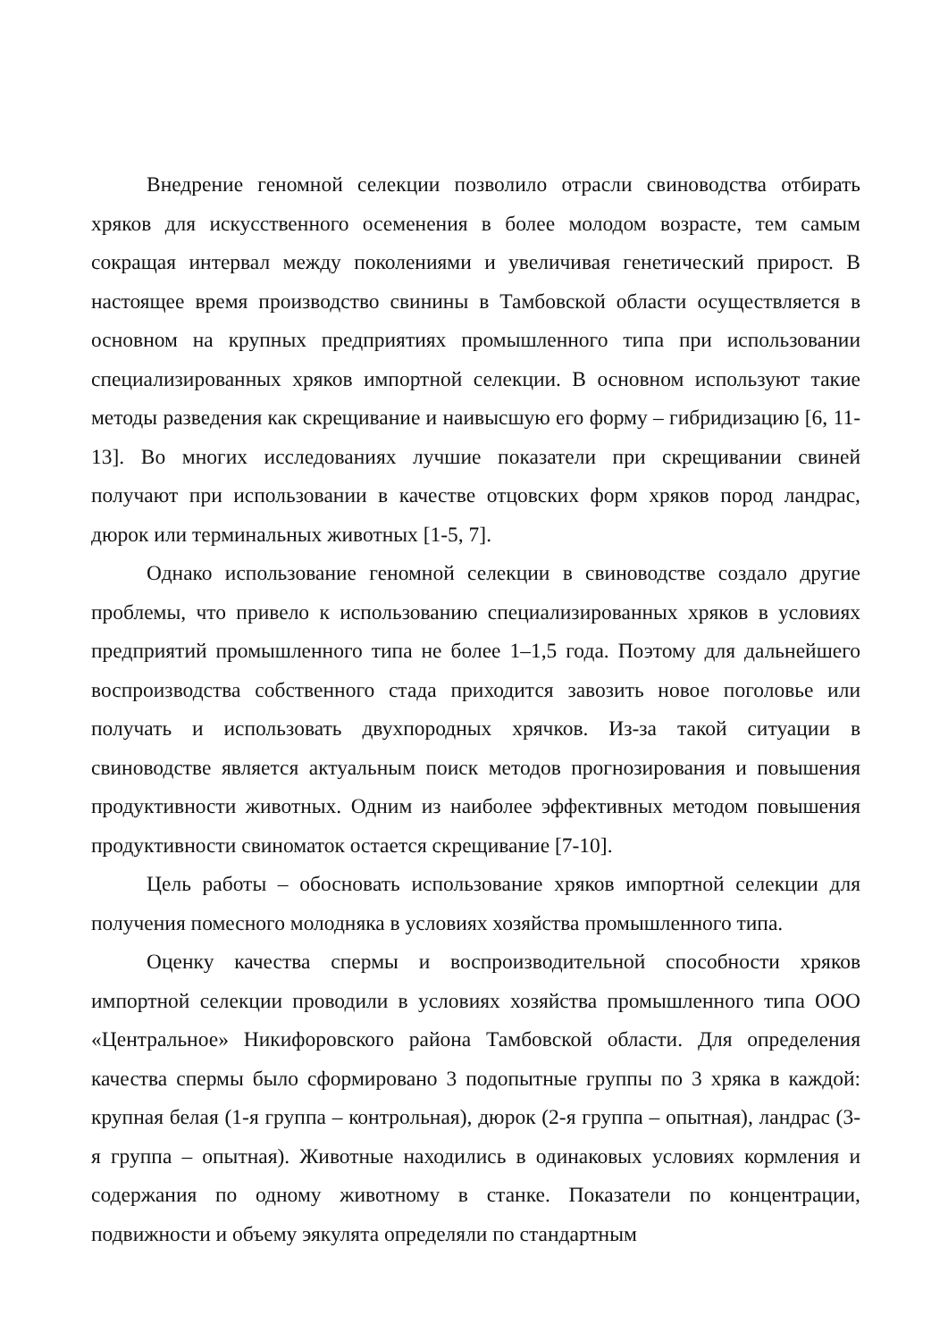Внедрение геномной селекции позволило отрасли свиноводства отбирать хряков для искусственного осеменения в более молодом возрасте, тем самым сокращая интервал между поколениями и увеличивая генетический прирост. В настоящее время производство свинины в Тамбовской области осуществляется в основном на крупных предприятиях промышленного типа при использовании специализированных хряков импортной селекции. В основном используют такие методы разведения как скрещивание и наивысшую его форму – гибридизацию [6, 11-13]. Во многих исследованиях лучшие показатели при скрещивании свиней получают при использовании в качестве отцовских форм хряков пород ландрас, дюрок или терминальных животных [1-5, 7].
Однако использование геномной селекции в свиноводстве создало другие проблемы, что привело к использованию специализированных хряков в условиях предприятий промышленного типа не более 1–1,5 года. Поэтому для дальнейшего воспроизводства собственного стада приходится завозить новое поголовье или получать и использовать двухпородных хрячков. Из-за такой ситуации в свиноводстве является актуальным поиск методов прогнозирования и повышения продуктивности животных. Одним из наиболее эффективных методом повышения продуктивности свиноматок остается скрещивание [7-10].
Цель работы – обосновать использование хряков импортной селекции для получения помесного молодняка в условиях хозяйства промышленного типа.
Оценку качества спермы и воспроизводительной способности хряков импортной селекции проводили в условиях хозяйства промышленного типа ООО «Центральное» Никифоровского района Тамбовской области. Для определения качества спермы было сформировано 3 подопытные группы по 3 хряка в каждой: крупная белая (1-я группа – контрольная), дюрок (2-я группа – опытная), ландрас (3-я группа – опытная). Животные находились в одинаковых условиях кормления и содержания по одному животному в станке. Показатели по концентрации, подвижности и объему эякулята определяли по стандартным